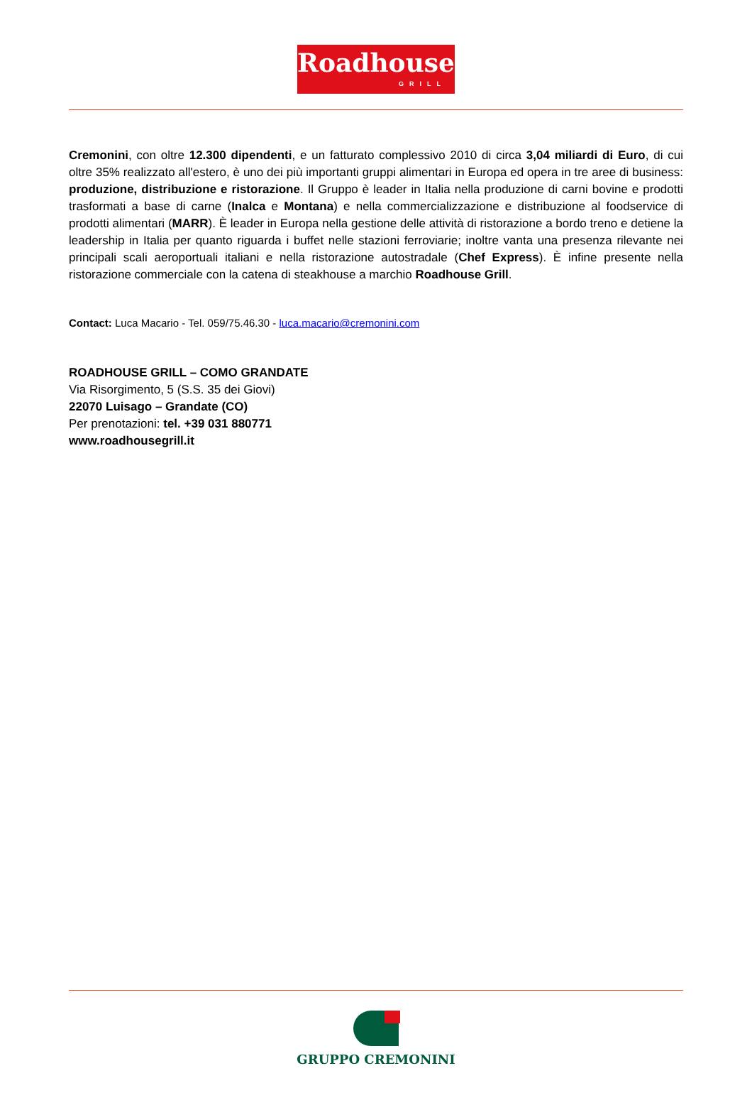Roadhouse
GRILL
Cremonini, con oltre 12.300 dipendenti, e un fatturato complessivo 2010 di circa 3,04 miliardi di Euro, di cui oltre 35% realizzato all'estero, è uno dei più importanti gruppi alimentari in Europa ed opera in tre aree di business: produzione, distribuzione e ristorazione. Il Gruppo è leader in Italia nella produzione di carni bovine e prodotti trasformati a base di carne (Inalca e Montana) e nella commercializzazione e distribuzione al foodservice di prodotti alimentari (MARR). È leader in Europa nella gestione delle attività di ristorazione a bordo treno e detiene la leadership in Italia per quanto riguarda i buffet nelle stazioni ferroviarie; inoltre vanta una presenza rilevante nei principali scali aeroportuali italiani e nella ristorazione autostradale (Chef Express). È infine presente nella ristorazione commerciale con la catena di steakhouse a marchio Roadhouse Grill.
Contact: Luca Macario - Tel. 059/75.46.30 - luca.macario@cremonini.com
ROADHOUSE GRILL – COMO GRANDATE
Via Risorgimento, 5 (S.S. 35 dei Giovi)
22070 Luisago – Grandate (CO)
Per prenotazioni: tel. +39 031 880771
www.roadhousegrill.it
GRUPPO CREMONINI